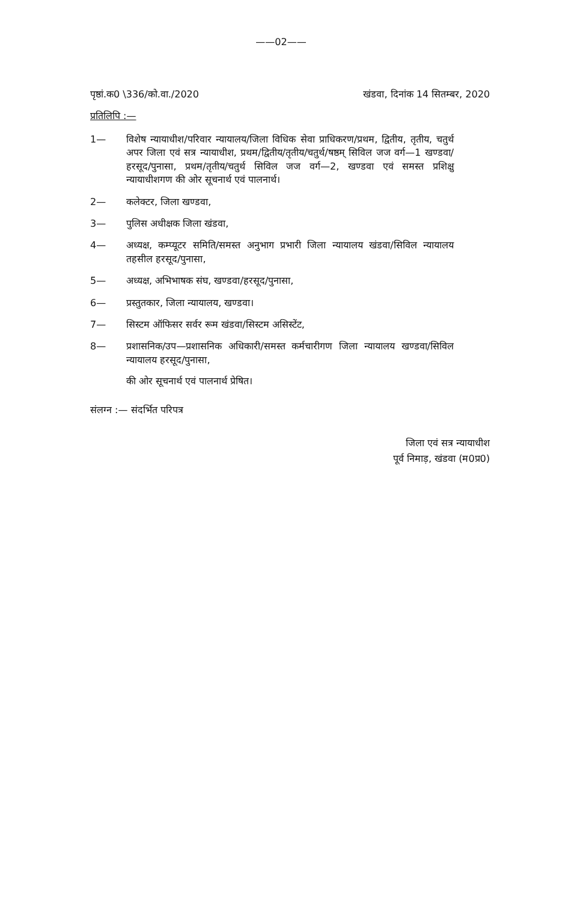——02——
पृष्ठां.क0 \336/को.वा./2020 खंडवा, दिनांक 14 सितम्बर, 2020
प्रतिलिपि :—
1— विशेष न्यायाधीश/परिवार न्यायालय/जिला विधिक सेवा प्राधिकरण/प्रथम, द्वितीय, तृतीय, चतुर्थ अपर जिला एवं सत्र न्यायाधीश, प्रथम/द्वितीय/तृतीय/चतुर्थ/षष्ठम् सिविल जज वर्ग—1 खण्डवा/हरसूद/पुनासा, प्रथम/तृतीय/चतुर्थ सिविल जज वर्ग—2, खण्डवा एवं समस्त प्रशिक्षु न्यायाधीशगण की ओर सूचनार्थ एवं पालनार्थ।
2— कलेक्टर, जिला खण्डवा,
3— पुलिस अधीक्षक जिला खंडवा,
4— अध्यक्ष, कम्प्यूटर समिति/समस्त अनुभाग प्रभारी जिला न्यायालय खंडवा/सिविल न्यायालय तहसील हरसूद/पुनासा,
5— अध्यक्ष, अभिभाषक संघ, खण्डवा/हरसूद/पुनासा,
6— प्रस्तुतकार, जिला न्यायालय, खण्डवा।
7— सिस्टम ऑफिसर सर्वर रूम खंडवा/सिस्टम असिस्टेंट,
8— प्रशासनिक/उप—प्रशासनिक अधिकारी/समस्त कर्मचारीगण जिला न्यायालय खण्डवा/सिविल न्यायालय हरसूद/पुनासा,
की ओर सूचनार्थ एवं पालनार्थ प्रेषित।
संलग्न :— संदर्भित परिपत्र
जिला एवं सत्र न्यायाधीश
पूर्व निमाड़, खंडवा (म0प्र0)